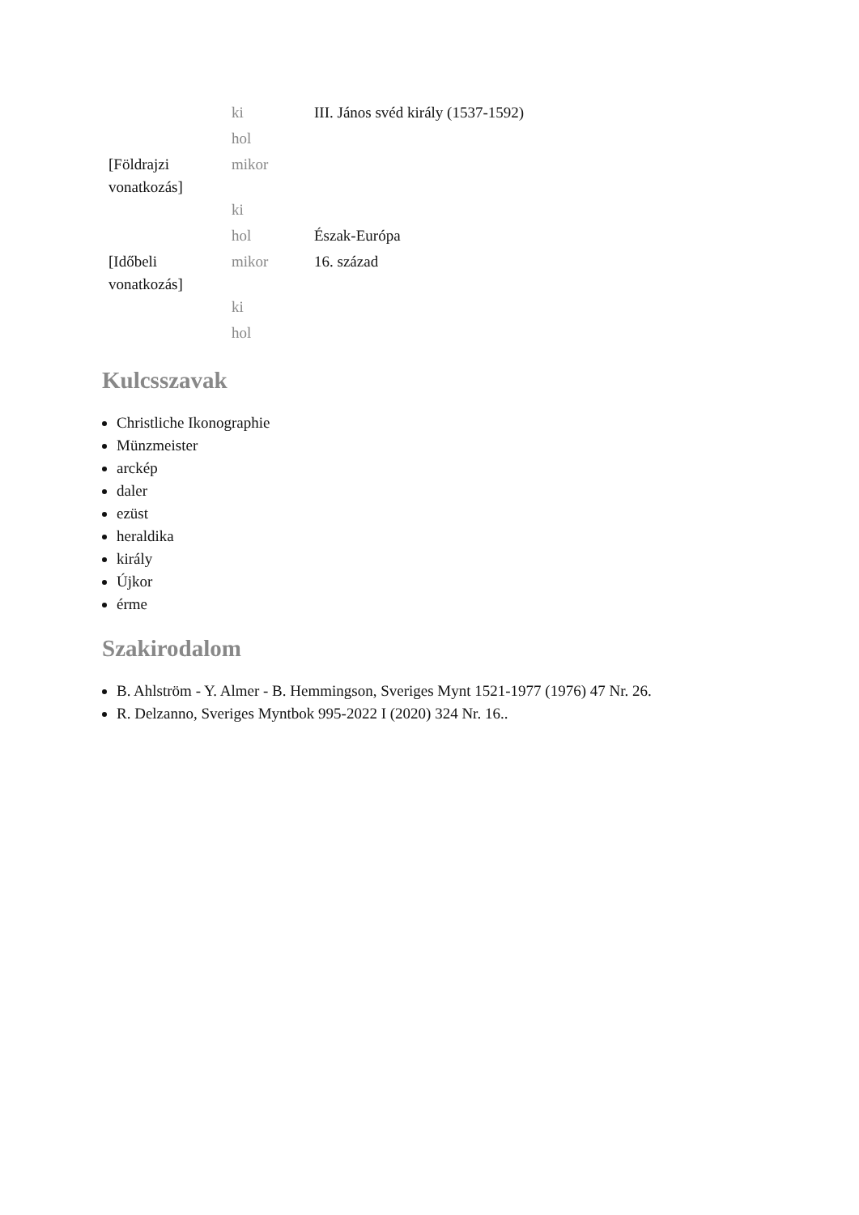| | ki | III. János svéd király (1537-1592) |
| | hol | |
| [Földrajzi vonatkozás] | mikor | |
| | ki | |
| | hol | Észak-Európa |
| [Időbeli vonatkozás] | mikor | 16. század |
| | ki | |
| | hol | |
Kulcsszavak
Christliche Ikonographie
Münzmeister
arckép
daler
ezüst
heraldika
király
Újkor
érme
Szakirodalom
B. Ahlström - Y. Almer - B. Hemmingson, Sveriges Mynt 1521-1977 (1976) 47 Nr. 26.
R. Delzanno, Sveriges Myntbok 995-2022 I (2020) 324 Nr. 16..